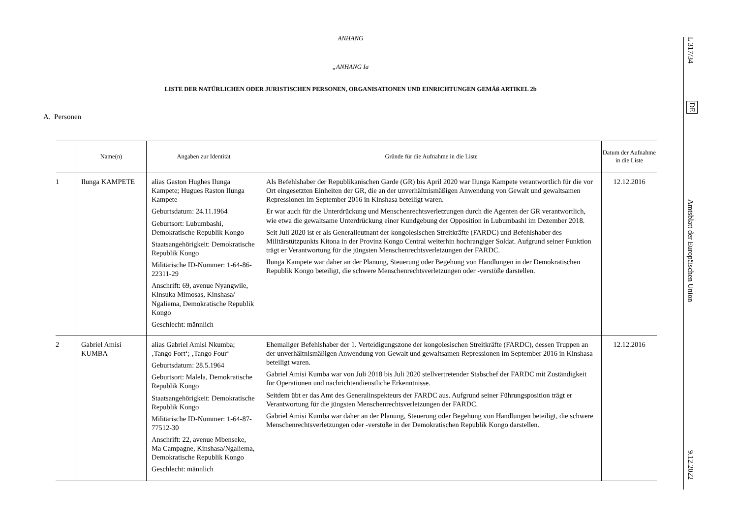ANHANG
„ANHANG Ia
LISTE DER NATÜRLICHEN ODER JURISTISCHEN PERSONEN, ORGANISATIONEN UND EINRICHTUNGEN GEMÄß ARTIKEL 2b
A. Personen
| | Name(n) | Angaben zur Identität | Gründe für die Aufnahme in die Liste | Datum der Aufnahme in die Liste |
| --- | --- | --- | --- | --- |
| 1 | Ilunga KAMPETE | alias Gaston Hughes Ilunga Kampete; Hugues Raston Ilunga Kampete Geburtsdatum: 24.11.1964 Geburtsort: Lubumbashi, Demokratische Republik Kongo Staatsangehörigkeit: Demokratische Republik Kongo Militärische ID-Nummer: 1-64-86-22311-29 Anschrift: 69, avenue Nyangwile, Kinsuka Mimosas, Kinshasa/ Ngaliema, Demokratische Republik Kongo Geschlecht: männlich | Als Befehlshaber der Republikanischen Garde (GR) bis April 2020 war Ilunga Kampete verantwortlich für die vor Ort eingesetzten Einheiten der GR, die an der unverhältnismäßigen Anwendung von Gewalt und gewaltsamen Repressionen im September 2016 in Kinshasa beteiligt waren. Er war auch für die Unterdrückung und Menschenrechtsverletzungen durch die Agenten der GR verantwortlich, wie etwa die gewaltsame Unterdrückung einer Kundgebung der Opposition in Lubumbashi im Dezember 2018. Seit Juli 2020 ist er als Generalleutnant der kongolesischen Streitkräfte (FARDC) und Befehlshaber des Militärstützpunkts Kitona in der Provinz Kongo Central weiterhin hochrangiger Soldat. Aufgrund seiner Funktion trägt er Verantwortung für die jüngsten Menschenrechtsverletzungen der FARDC. Ilunga Kampete war daher an der Planung, Steuerung oder Begehung von Handlungen in der Demokratischen Republik Kongo beteiligt, die schwere Menschenrechtsverletzungen oder -verstöße darstellen. | 12.12.2016 |
| 2 | Gabriel Amisi KUMBA | alias Gabriel Amisi Nkumba; ‚Tango Fort‘; ‚Tango Four‘ Geburtsdatum: 28.5.1964 Geburtsort: Malela, Demokratische Republik Kongo Staatsangehörigkeit: Demokratische Republik Kongo Militärische ID-Nummer: 1-64-87-77512-30 Anschrift: 22, avenue Mbenseke, Ma Campagne, Kinshasa/Ngaliema, Demokratische Republik Kongo Geschlecht: männlich | Ehemaliger Befehlshaber der 1. Verteidigungszone der kongolesischen Streitkräfte (FARDC), dessen Truppen an der unverhältnismäßigen Anwendung von Gewalt und gewaltsamen Repressionen im September 2016 in Kinshasa beteiligt waren. Gabriel Amisi Kumba war von Juli 2018 bis Juli 2020 stellvertretender Stabschef der FARDC mit Zuständigkeit für Operationen und nachrichtendienstliche Erkenntnisse. Seitdem übt er das Amt des Generalinspekteurs der FARDC aus. Aufgrund seiner Führungsposition trägt er Verantwortung für die jüngsten Menschenrechtsverletzungen der FARDC. Gabriel Amisi Kumba war daher an der Planung, Steuerung oder Begehung von Handlungen beteiligt, die schwere Menschenrechtsverletzungen oder -verstöße in der Demokratischen Republik Kongo darstellen. | 12.12.2016 |
L 317/34
DE
Amtsblatt der Europäischen Union
9.12.2022